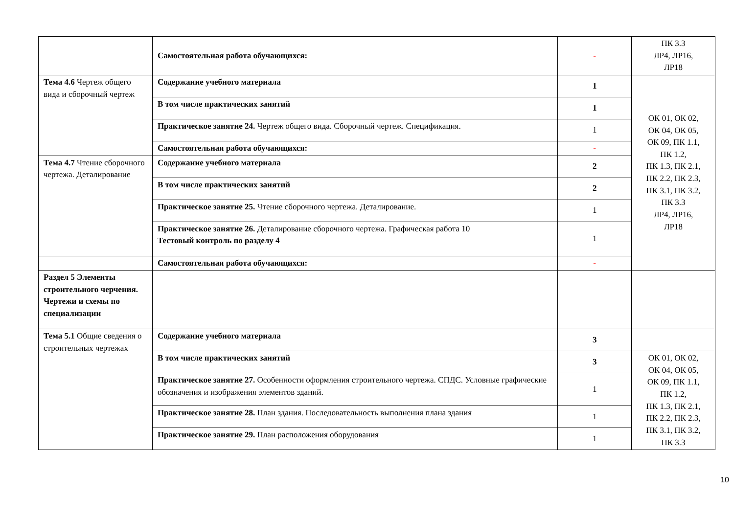| | Самостоятельная работа обучающихся: | - | ПК 3.3 ЛР4, ЛР16, ЛР18 |
| Тема 4.6 Чертеж общего вида и сборочный чертеж | Содержание учебного материала | 1 | ОК 01, ОК 02, ОК 04, ОК 05, ОК 09, ПК 1.1, ПК 1.2, ПК 1.3, ПК 2.1, ПК 2.2, ПК 2.3, ПК 3.1, ПК 3.2, ПК 3.3 ЛР4, ЛР16, ЛР18 |
| | В том числе практических занятий | 1 | |
| | Практическое занятие 24. Чертеж общего вида. Сборочный чертеж. Спецификация. | 1 | |
| | Самостоятельная работа обучающихся: | - | |
| Тема 4.7 Чтение сборочного чертежа. Деталирование | Содержание учебного материала | 2 | |
| | В том числе практических занятий | 2 | |
| | Практическое занятие 25. Чтение сборочного чертежа. Деталирование. | 1 | |
| | Практическое занятие 26. Деталирование сборочного чертежа. Графическая работа 10 Тестовый контроль по разделу 4 | 1 | |
| | Самостоятельная работа обучающихся: | - | |
| Раздел 5 Элементы строительного черчения. Чертежи и схемы по специализации | | | |
| Тема 5.1 Общие сведения о строительных чертежах | Содержание учебного материала | 3 | |
| | В том числе практических занятий | 3 | ОК 01, ОК 02, ОК 04, ОК 05, ОК 09, ПК 1.1, ПК 1.2, ПК 1.3, ПК 2.1, ПК 2.2, ПК 2.3, ПК 3.1, ПК 3.2, ПК 3.3 |
| | Практическое занятие 27. Особенности оформления строительного чертежа. СПДС. Условные графические обозначения и изображения элементов зданий. | 1 | |
| | Практическое занятие 28. План здания. Последовательность выполнения плана здания | 1 | |
| | Практическое занятие 29. План расположения оборудования | 1 | |
10